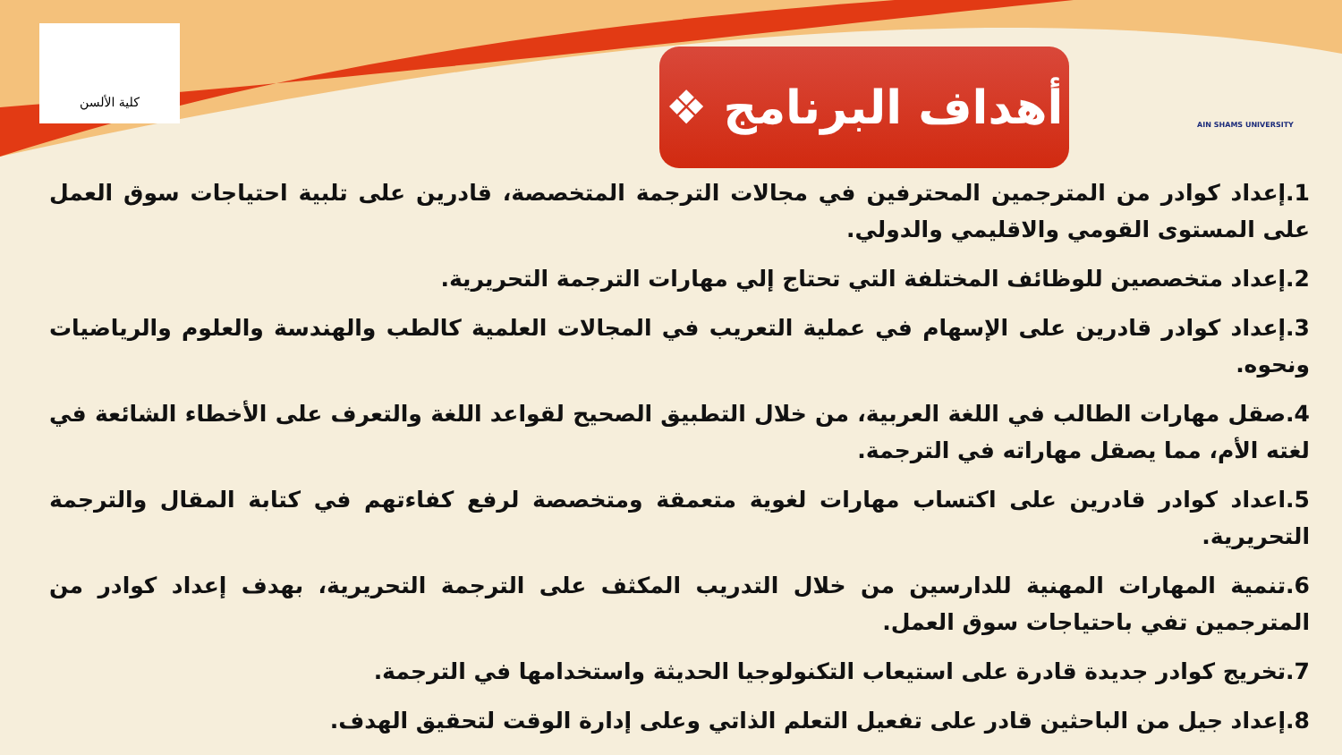كلية الألسن
❖ أهداف البرنامج
AIN SHAMS UNIVERSITY
1.إعداد كوادر من المترجمين المحترفين في مجالات الترجمة المتخصصة، قادرين على تلبية احتياجات سوق العمل على المستوى القومي والاقليمي والدولي.
2.إعداد متخصصين للوظائف المختلفة التي تحتاج إلي مهارات الترجمة التحريرية.
3.إعداد كوادر قادرين على الإسهام في عملية التعريب في المجالات العلمية كالطب والهندسة والعلوم والرياضيات ونحوه.
4.صقل مهارات الطالب في اللغة العربية، من خلال التطبيق الصحيح لقواعد اللغة والتعرف على الأخطاء الشائعة في لغته الأم، مما يصقل مهاراته في الترجمة.
5.اعداد كوادر قادرين على اكتساب مهارات لغوية متعمقة ومتخصصة لرفع كفاءتهم في كتابة المقال والترجمة التحريرية.
6.تنمية المهارات المهنية للدارسين من خلال التدريب المكثف على الترجمة التحريرية، بهدف إعداد كوادر من المترجمين تفي باحتياجات سوق العمل.
7.تخريج كوادر جديدة قادرة على استيعاب التكنولوجيا الحديثة واستخدامها في الترجمة.
8.إعداد جيل من الباحثين قادر على تفعيل التعلم الذاتي وعلى إدارة الوقت لتحقيق الهدف.